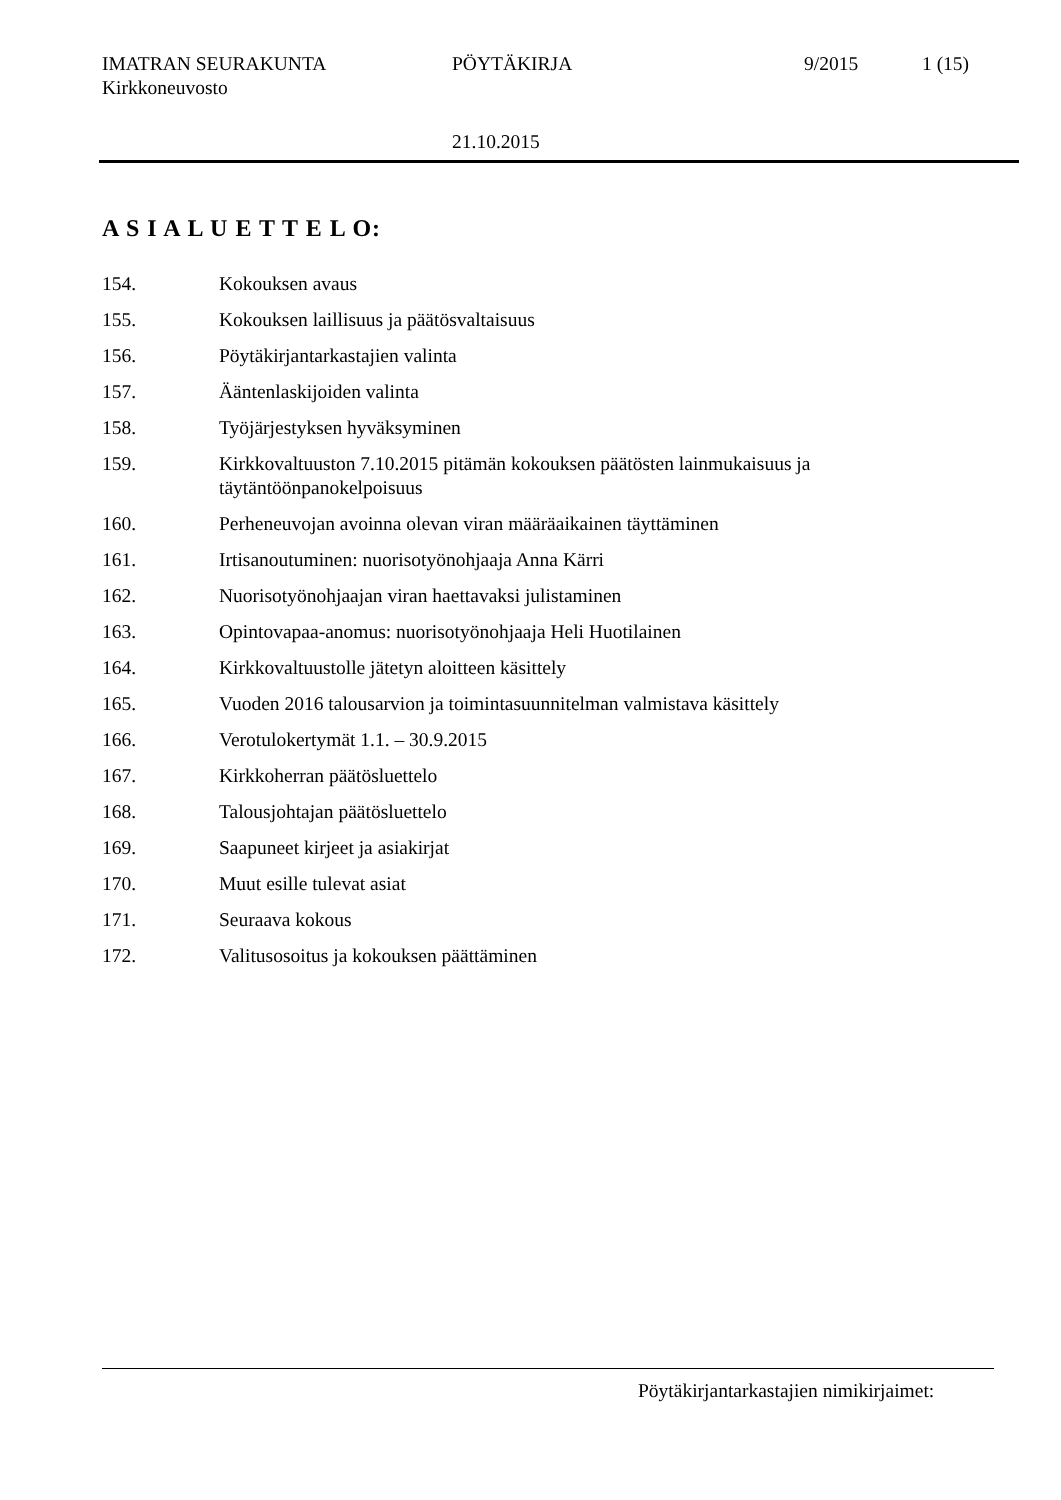IMATRAN SEURAKUNTA PÖYTÄKIRJA 9/2015 1 (15)
Kirkkoneuvosto
21.10.2015
A S I A L U E T T E L O:
154. Kokouksen avaus
155. Kokouksen laillisuus ja päätösvaltaisuus
156. Pöytäkirjantarkastajien valinta
157. Ääntenlaskijoiden valinta
158. Työjärjestyksen hyväksyminen
159. Kirkkovaltuuston 7.10.2015 pitämän kokouksen päätösten lainmukaisuus ja
täytäntöönpanokelpoisuus
160. Perheneuvojan avoinna olevan viran määräaikainen täyttäminen
161. Irtisanoutuminen: nuorisotyönohjaaja Anna Kärri
162. Nuorisotyönohjaajan viran haettavaksi julistaminen
163. Opintovapaa-anomus: nuorisotyönohjaaja Heli Huotilainen
164. Kirkkovaltuustolle jätetyn aloitteen käsittely
165. Vuoden 2016 talousarvion ja toimintasuunnitelman valmistava käsittely
166. Verotulokertymät 1.1. – 30.9.2015
167. Kirkkoherran päätösluettelo
168. Talousjohtajan päätösluettelo
169. Saapuneet kirjeet ja asiakirjat
170. Muut esille tulevat asiat
171. Seuraava kokous
172. Valitusosoitus ja kokouksen päättäminen
Pöytäkirjantarkastajien nimikirjaimet: